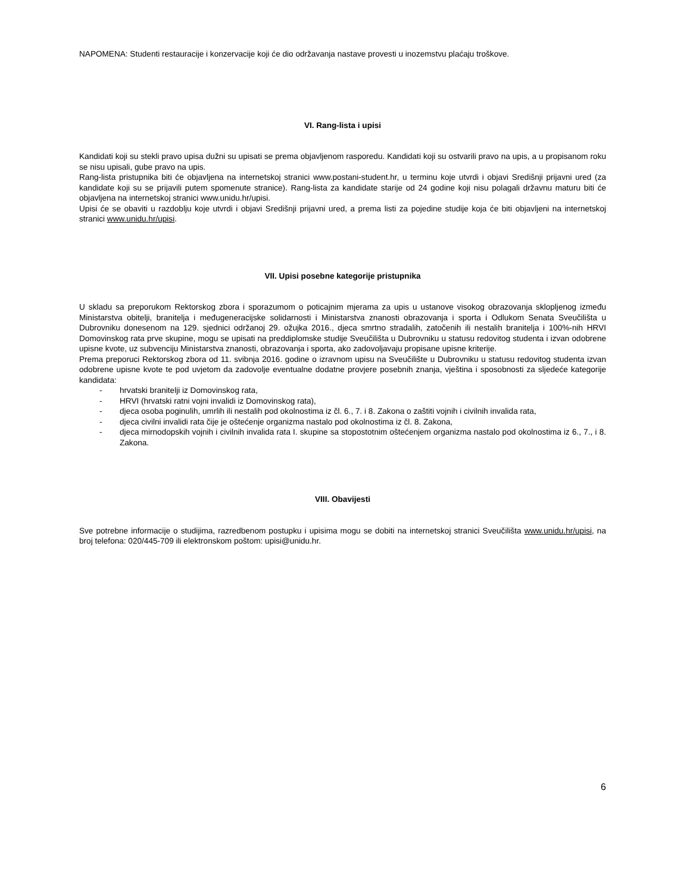NAPOMENA: Studenti restauracije i konzervacije koji će dio održavanja nastave provesti u inozemstvu plaćaju troškove.
VI. Rang-lista i upisi
Kandidati koji su stekli pravo upisa dužni su upisati se prema objavljenom rasporedu. Kandidati koji su ostvarili pravo na upis, a u propisanom roku se nisu upisali, gube pravo na upis.
Rang-lista pristupnika biti će objavljena na internetskoj stranici www.postani-student.hr, u terminu koje utvrdi i objavi Središnji prijavni ured (za kandidate koji su se prijavili putem spomenute stranice). Rang-lista za kandidate starije od 24 godine koji nisu polagali državnu maturu biti će objavljena na internetskoj stranici www.unidu.hr/upisi.
Upisi će se obaviti u razdoblju koje utvrdi i objavi Središnji prijavni ured, a prema listi za pojedine studije koja će biti objavljeni na internetskoj stranici www.unidu.hr/upisi.
VII. Upisi posebne kategorije pristupnika
U skladu sa preporukom Rektorskog zbora i sporazumom o poticajnim mjerama za upis u ustanove visokog obrazovanja sklopljenog između Ministarstva obitelji, branitelja i međugeneracijske solidarnosti i Ministarstva znanosti obrazovanja i sporta i Odlukom Senata Sveučilišta u Dubrovniku donesenom na 129. sjednici održanoj 29. ožujka 2016., djeca smrtno stradalih, zatočenih ili nestalih branitelja i 100%-nih HRVI Domovinskog rata prve skupine, mogu se upisati na preddiplomske studije Sveučilišta u Dubrovniku u statusu redovitog studenta i izvan odobrene upisne kvote, uz subvenciju Ministarstva znanosti, obrazovanja i sporta, ako zadovoljavaju propisane upisne kriterije.
Prema preporuci Rektorskog zbora od 11. svibnja 2016. godine o izravnom upisu na Sveučilište u Dubrovniku u statusu redovitog studenta izvan odobrene upisne kvote te pod uvjetom da zadovolje eventualne dodatne provjere posebnih znanja, vještina i sposobnosti za sljedeće kategorije kandidata:
- hrvatski branitelji iz Domovinskog rata,
- HRVI (hrvatski ratni vojni invalidi iz Domovinskog rata),
- djeca osoba poginulih, umrlih ili nestalih pod okolnostima iz čl. 6., 7. i 8. Zakona o zaštiti vojnih i civilnih invalida rata,
- djeca civilni invalidi rata čije je oštećenje organizma nastalo pod okolnostima iz čl. 8. Zakona,
- djeca mirnodopskih vojnih i civilnih invalida rata I. skupine sa stopostotnim oštećenjem organizma nastalo pod okolnostima iz 6., 7., i 8. Zakona.
VIII. Obavijesti
Sve potrebne informacije o studijima, razredbenom postupku i upisima mogu se dobiti na internetskoj stranici Sveučilišta www.unidu.hr/upisi, na broj telefona: 020/445-709 ili elektronskom poštom: upisi@unidu.hr.
6